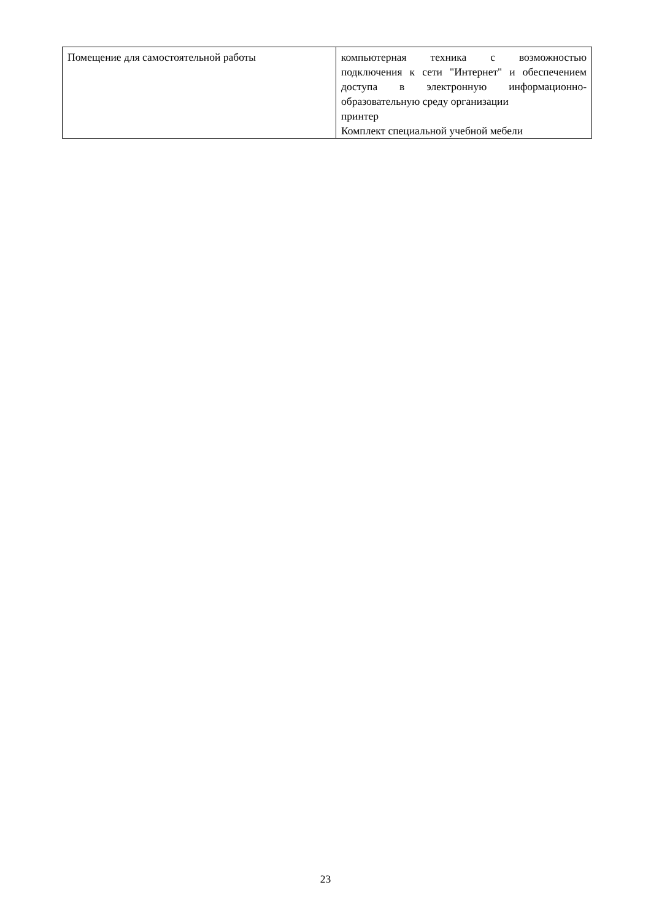| Помещение для самостоятельной работы | компьютерная техника с возможностью подключения к сети "Интернет" и обеспечением доступа в электронную информационно-образовательную среду организации принтер Комплект специальной учебной мебели |
23